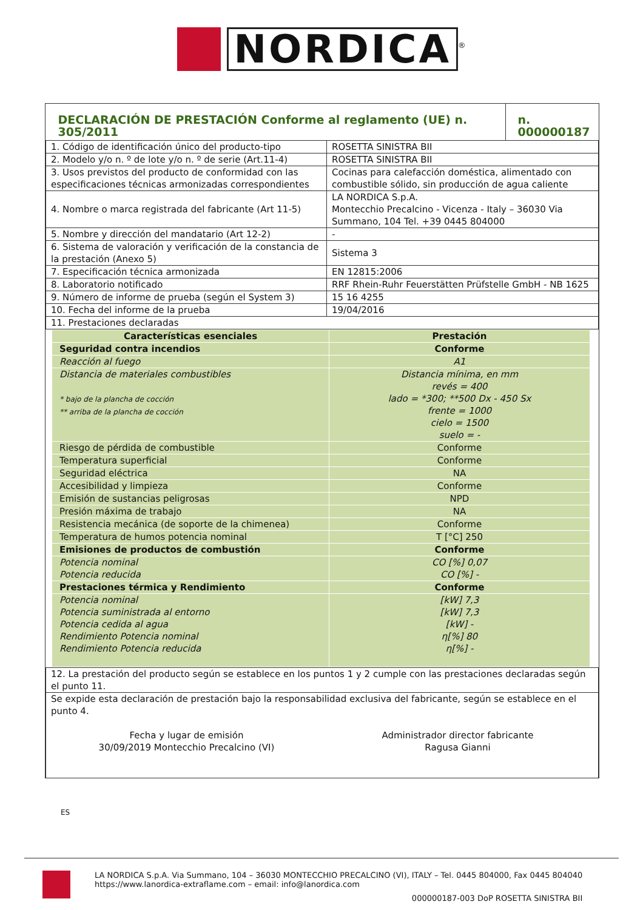NORDICA<sup>®</sup>
| DECLARACIÓN DE PRESTACIÓN Conforme al reglamento (UE) n. 305/2011 | | n. 000000187 |
| 1. Código de identificación único del producto-tipo | ROSETTA SINISTRA BII | |
| 2. Modelo y/o n. º de lote y/o n. º de serie (Art.11-4) | ROSETTA SINISTRA BII | |
| 3. Usos previstos del producto de conformidad con las especificaciones técnicas armonizadas correspondientes | Cocinas para calefacción doméstica, alimentado con combustible sólido, sin producción de agua caliente | |
| 4. Nombre o marca registrada del fabricante (Art 11-5) | LA NORDICA S.p.A. Montecchio Precalcino - Vicenza - Italy – 36030 Via Summano, 104 Tel. +39 0445 804000 | |
| 5. Nombre y dirección del mandatario (Art 12-2) | - | |
| 6. Sistema de valoración y verificación de la constancia de la prestación (Anexo 5) | Sistema 3 | |
| 7. Especificación técnica armonizada | EN 12815:2006 | |
| 8. Laboratorio notificado | RRF Rhein-Ruhr Feuerstätten Prüfstelle GmbH - NB 1625 | |
| 9. Número de informe de prueba (según el System 3) | 15 16 4255 | |
| 10. Fecha del informe de la prueba | 19/04/2016 | |
| 11. Prestaciones declaradas | | |
| Características esenciales | Prestación |
| --- | --- |
| Seguridad contra incendios | Conforme |
| Reacción al fuego | A1 |
| Distancia de materiales combustibles * bajo de la plancha de cocción ** arriba de la plancha de cocción | Distancia mínima, en mm revés = 400 lado = *300; **500 Dx - 450 Sx frente = 1000 cielo = 1500 suelo = - |
| Riesgo de pérdida de combustible | Conforme |
| Temperatura superficial | Conforme |
| Seguridad eléctrica | NA |
| Accesibilidad y limpieza | Conforme |
| Emisión de sustancias peligrosas | NPD |
| Presión máxima de trabajo | NA |
| Resistencia mecánica (de soporte de la chimenea) | Conforme |
| Temperatura de humos potencia nominal | T [°C] 250 |
| Emisiones de productos de combustión | Conforme |
| Potencia nominal Potencia reducida | CO [%] 0,07 CO [%] - |
| Prestaciones térmica y Rendimiento | Conforme |
| Potencia nominal Potencia suministrada al entorno Potencia cedida al agua Rendimiento Potencia nominal Rendimiento Potencia reducida | [kW] 7,3 [kW] 7,3 [kW] - η[%] 80 η[%] - |
| 12. La prestación del producto según se establece en los puntos 1 y 2 cumple con las prestaciones declaradas según el punto 11. |
| Se expide esta declaración de prestación bajo la responsabilidad exclusiva del fabricante, según se establece en el punto 4. Fecha y lugar de emisión 30/09/2019 Montecchio Precalcino (VI) Administrador director fabricante Ragusa Gianni |
ES
LA NORDICA S.p.A. Via Summano, 104 – 36030 MONTECCHIO PRECALCINO (VI), ITALY – Tel. 0445 804000, Fax 0445 804040
https://www.lanordica-extraflame.com – email: info@lanordica.com
000000187-003 DoP ROSETTA SINISTRA BII